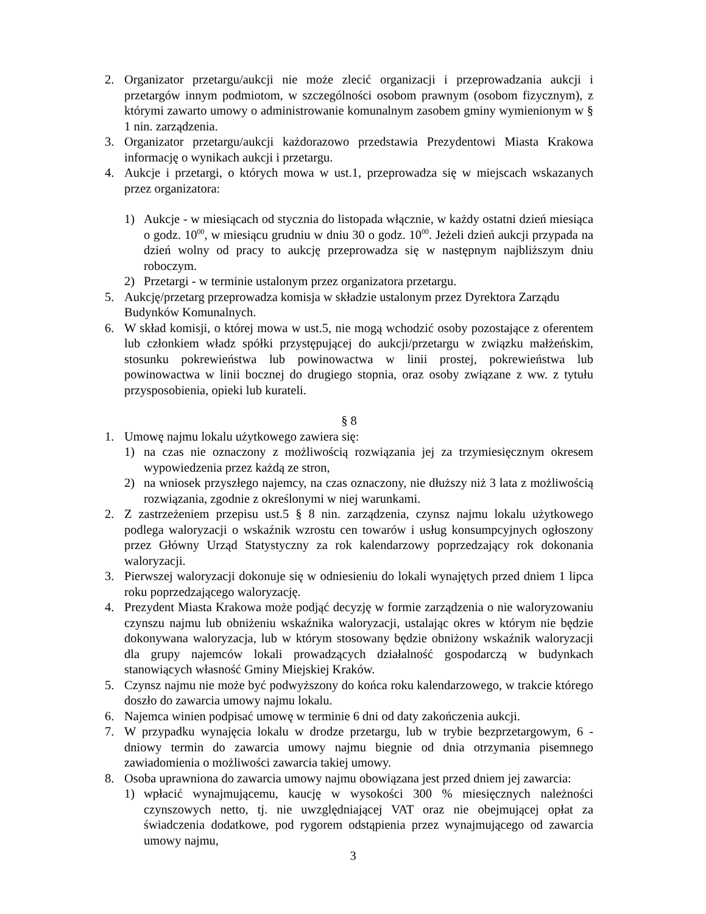2. Organizator przetargu/aukcji nie może zlecić organizacji i przeprowadzania aukcji i przetargów innym podmiotom, w szczególności osobom prawnym (osobom fizycznym), z którymi zawarto umowy o administrowanie komunalnym zasobem gminy wymienionym w § 1 nin. zarządzenia.
3. Organizator przetargu/aukcji każdorazowo przedstawia Prezydentowi Miasta Krakowa informację o wynikach aukcji i przetargu.
4. Aukcje i przetargi, o których mowa w ust.1, przeprowadza się w miejscach wskazanych przez organizatora:
1) Aukcje - w miesiącach od stycznia do listopada włącznie, w każdy ostatni dzień miesiąca o godz. 10<sup>00</sup>, w miesiącu grudniu w dniu 30 o godz. 10<sup>00</sup>. Jeżeli dzień aukcji przypada na dzień wolny od pracy to aukcję przeprowadza się w następnym najbliższym dniu roboczym.
2) Przetargi - w terminie ustalonym przez organizatora przetargu.
5. Aukcję/przetarg przeprowadza komisja w składzie ustalonym przez Dyrektora Zarządu Budynków Komunalnych.
6. W skład komisji, o której mowa w ust.5, nie mogą wchodzić osoby pozostające z oferentem lub członkiem władz spółki przystępującej do aukcji/przetargu w związku małżeńskim, stosunku pokrewieństwa lub powinowactwa w linii prostej, pokrewieństwa lub powinowactwa w linii bocznej do drugiego stopnia, oraz osoby związane z ww. z tytułu przysposobienia, opieki lub kurateli.
§ 8
1. Umowę najmu lokalu użytkowego zawiera się:
1) na czas nie oznaczony z możliwością rozwiązania jej za trzymiesięcznym okresem wypowiedzenia przez każdą ze stron,
2) na wniosek przyszłego najemcy, na czas oznaczony, nie dłuższy niż 3 lata z możliwością rozwiązania, zgodnie z określonymi w niej warunkami.
2. Z zastrzeżeniem przepisu ust.5 § 8 nin. zarządzenia, czynsz najmu lokalu użytkowego podlega waloryzacji o wskaźnik wzrostu cen towarów i usług konsumpcyjnych ogłoszony przez Główny Urząd Statystyczny za rok kalendarzowy poprzedzający rok dokonania waloryzacji.
3. Pierwszej waloryzacji dokonuje się w odniesieniu do lokali wynajętych przed dniem 1 lipca roku poprzedzającego waloryzację.
4. Prezydent Miasta Krakowa może podjąć decyzję w formie zarządzenia o nie waloryzowaniu czynszu najmu lub obniżeniu wskaźnika waloryzacji, ustalając okres w którym nie będzie dokonywana waloryzacja, lub w którym stosowany będzie obniżony wskaźnik waloryzacji dla grupy najemców lokali prowadzących działalność gospodarczą w budynkach stanowiących własność Gminy Miejskiej Kraków.
5. Czynsz najmu nie może być podwyższony do końca roku kalendarzowego, w trakcie którego doszło do zawarcia umowy najmu lokalu.
6. Najemca winien podpisać umowę w terminie 6 dni od daty zakończenia aukcji.
7. W przypadku wynajęcia lokalu w drodze przetargu, lub w trybie bezprzetargowym, 6 - dniowy termin do zawarcia umowy najmu biegnie od dnia otrzymania pisemnego zawiadomienia o możliwości zawarcia takiej umowy.
8. Osoba uprawniona do zawarcia umowy najmu obowiązana jest przed dniem jej zawarcia:
1) wpłacić wynajmującemu, kaucję w wysokości 300 % miesięcznych należności czynszowych netto, tj. nie uwzględniającej VAT oraz nie obejmującej opłat za świadczenia dodatkowe, pod rygorem odstąpienia przez wynajmującego od zawarcia umowy najmu,
3